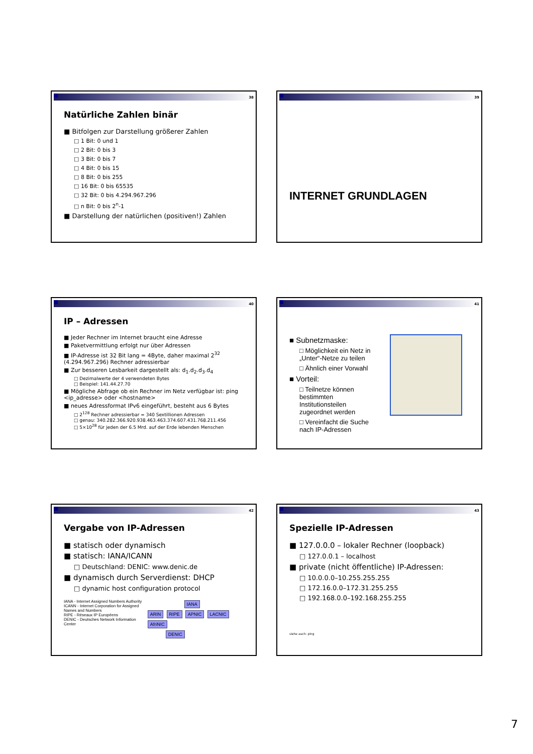38
Natürliche Zahlen binär
■ Bitfolgen zur Darstellung größerer Zahlen
□ 1 Bit: 0 und 1
□ 2 Bit: 0 bis 3
□ 3 Bit: 0 bis 7
□ 4 Bit: 0 bis 15
□ 8 Bit: 0 bis 255
□ 16 Bit: 0 bis 65535
□ 32 Bit: 0 bis 4.294.967.296
□ n Bit: 0 bis 2<sup>n</sup>-1
■ Darstellung der natürlichen (positiven!) Zahlen
39
INTERNET GRUNDLAGEN
40
IP – Adressen
■ Jeder Rechner im Internet braucht eine Adresse
■ Paketvermittlung erfolgt nur über Adressen
■ IP-Adresse ist 32 Bit lang = 4Byte, daher maximal 2<sup>32</sup> (4.294.967.296) Rechner adressierbar
■ Zur besseren Lesbarkeit dargestellt als: d<sub>1</sub>.d<sub>2</sub>.d<sub>3</sub>.d<sub>4</sub>
□ Dezimalwerte der 4 verwendeten Bytes
□ Beispiel: 141.44.27.70
■ Mögliche Abfrage ob ein Rechner im Netz verfügbar ist: ping <ip_adresse> oder <hostname>
■ neues Adressformat IPv6 eingeführt, besteht aus 6 Bytes
□ 2<sup>128</sup> Rechner adressierbar = 340 Sextillionen Adressen
□ genau: 340.282.366.920.938.463.463.374.607.431.768.211.456
□ 5×10<sup>28</sup> für jeden der 6.5 Mrd. auf der Erde lebenden Menschen
41
■ Subnetzmaske:
□ Möglichkeit ein Netz in „Unter“-Netze zu teilen
□ Ähnlich einer Vorwahl
■ Vorteil:
□ Teilnetze können bestimmten Institutionsteilen zugeordnet werden
□ Vereinfacht die Suche nach IP-Adressen
42
Vergabe von IP-Adressen
■ statisch oder dynamisch
■ statisch: IANA/ICANN
□ Deutschland: DENIC: www.denic.de
■ dynamisch durch Serverdienst: DHCP
□ dynamic host configuration protocol
IANA - Internet Assigned Numbers Authority
ICANN - Internet Corporation for Assigned Names and Numbers
RIPE - Réseaux IP Européens
DENIC - Deutsches Network Information Center
IANA
ARIN RIPE APNIC LACNIC AfriNIC
DENIC
43
Spezielle IP-Adressen
■ 127.0.0.0 – lokaler Rechner (loopback)
□ 127.0.0.1 – localhost
■ private (nicht öffentliche) IP-Adressen:
□ 10.0.0.0–10.255.255.255
□ 172.16.0.0–172.31.255.255
□ 192.168.0.0–192.168.255.255
siehe auch: ping
7